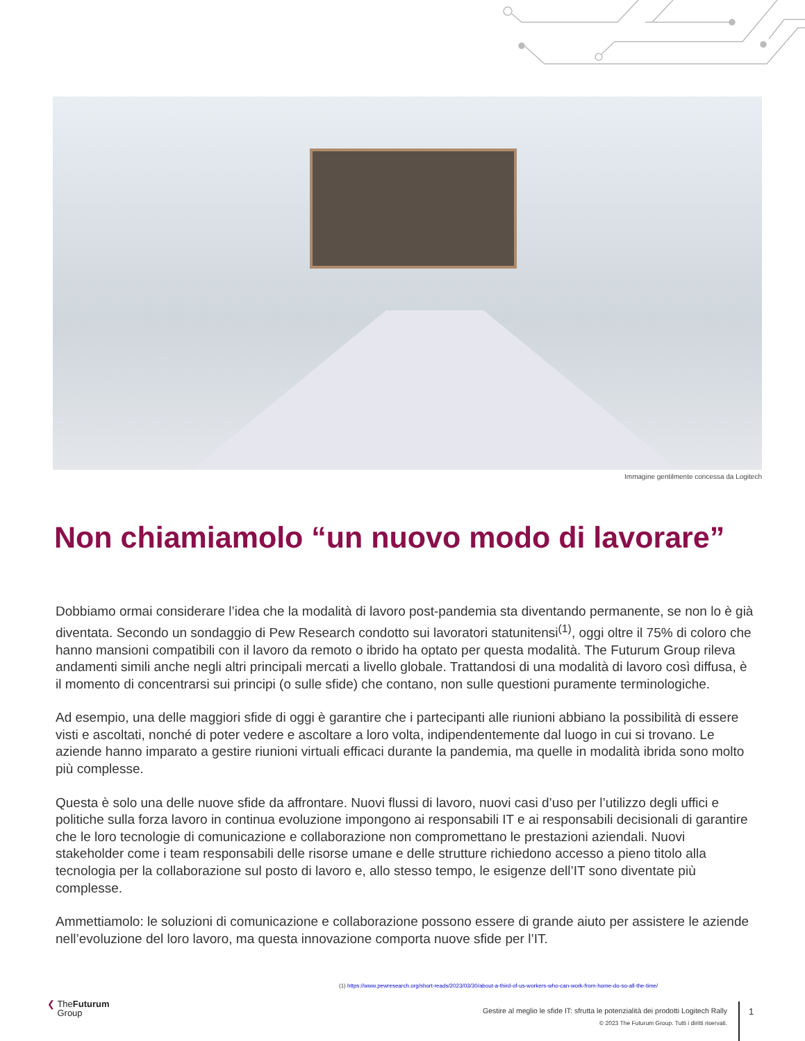Immagine gentilmente concessa da Logitech
Non chiamiamolo “un nuovo modo di lavorare”
Dobbiamo ormai considerare l’idea che la modalità di lavoro post-pandemia sta diventando permanente, se non lo è già diventata. Secondo un sondaggio di Pew Research condotto sui lavoratori statunitensi<sup>(1)</sup>, oggi oltre il 75% di coloro che hanno mansioni compatibili con il lavoro da remoto o ibrido ha optato per questa modalità. The Futurum Group rileva andamenti simili anche negli altri principali mercati a livello globale. Trattandosi di una modalità di lavoro così diffusa, è il momento di concentrarsi sui principi (o sulle sfide) che contano, non sulle questioni puramente terminologiche.
Ad esempio, una delle maggiori sfide di oggi è garantire che i partecipanti alle riunioni abbiano la possibilità di essere visti e ascoltati, nonché di poter vedere e ascoltare a loro volta, indipendentemente dal luogo in cui si trovano. Le aziende hanno imparato a gestire riunioni virtuali efficaci durante la pandemia, ma quelle in modalità ibrida sono molto più complesse.
Questa è solo una delle nuove sfide da affrontare. Nuovi flussi di lavoro, nuovi casi d’uso per l’utilizzo degli uffici e politiche sulla forza lavoro in continua evoluzione impongono ai responsabili IT e ai responsabili decisionali di garantire che le loro tecnologie di comunicazione e collaborazione non compromettano le prestazioni aziendali. Nuovi stakeholder come i team responsabili delle risorse umane e delle strutture richiedono accesso a pieno titolo alla tecnologia per la collaborazione sul posto di lavoro e, allo stesso tempo, le esigenze dell’IT sono diventate più complesse.
Ammettiamolo: le soluzioni di comunicazione e collaborazione possono essere di grande aiuto per assistere le aziende nell’evoluzione del loro lavoro, ma questa innovazione comporta nuove sfide per l’IT.
(1) https://www.pewresearch.org/short-reads/2023/03/30/about-a-third-of-us-workers-who-can-work-from-home-do-so-all-the-time/
❮ TheFuturum
Group
Gestire al meglio le sfide IT: sfrutta le potenzialità dei prodotti Logitech Rally
© 2023 The Futurum Group. Tutti i diritti riservati.
1